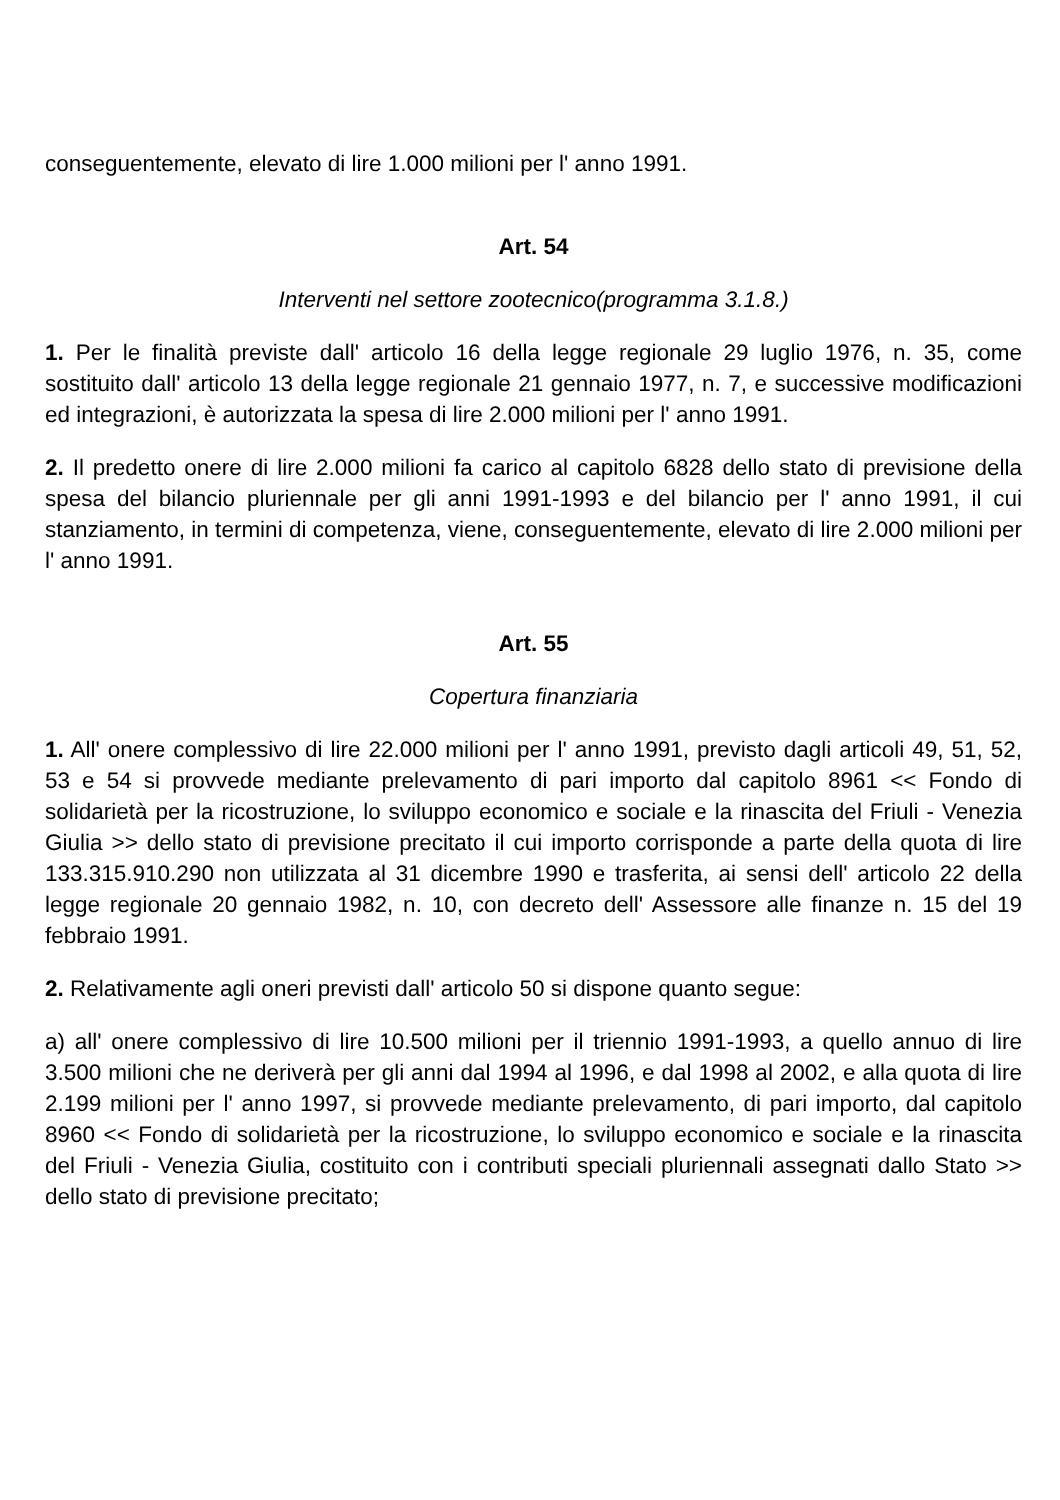conseguentemente, elevato di lire 1.000 milioni per l' anno 1991.
Art. 54
Interventi nel settore zootecnico(programma 3.1.8.)
1. Per le finalità previste dall' articolo 16 della legge regionale 29 luglio 1976, n. 35, come sostituito dall' articolo 13 della legge regionale 21 gennaio 1977, n. 7, e successive modificazioni ed integrazioni, è autorizzata la spesa di lire 2.000 milioni per l' anno 1991.
2. Il predetto onere di lire 2.000 milioni fa carico al capitolo 6828 dello stato di previsione della spesa del bilancio pluriennale per gli anni 1991-1993 e del bilancio per l' anno 1991, il cui stanziamento, in termini di competenza, viene, conseguentemente, elevato di lire 2.000 milioni per l' anno 1991.
Art. 55
Copertura finanziaria
1. All' onere complessivo di lire 22.000 milioni per l' anno 1991, previsto dagli articoli 49, 51, 52, 53 e 54 si provvede mediante prelevamento di pari importo dal capitolo 8961 << Fondo di solidarietà per la ricostruzione, lo sviluppo economico e sociale e la rinascita del Friuli - Venezia Giulia >> dello stato di previsione precitato il cui importo corrisponde a parte della quota di lire 133.315.910.290 non utilizzata al 31 dicembre 1990 e trasferita, ai sensi dell' articolo 22 della legge regionale 20 gennaio 1982, n. 10, con decreto dell' Assessore alle finanze n. 15 del 19 febbraio 1991.
2. Relativamente agli oneri previsti dall' articolo 50 si dispone quanto segue:
a) all' onere complessivo di lire 10.500 milioni per il triennio 1991-1993, a quello annuo di lire 3.500 milioni che ne deriverà per gli anni dal 1994 al 1996, e dal 1998 al 2002, e alla quota di lire 2.199 milioni per l' anno 1997, si provvede mediante prelevamento, di pari importo, dal capitolo 8960 << Fondo di solidarietà per la ricostruzione, lo sviluppo economico e sociale e la rinascita del Friuli - Venezia Giulia, costituito con i contributi speciali pluriennali assegnati dallo Stato >> dello stato di previsione precitato;